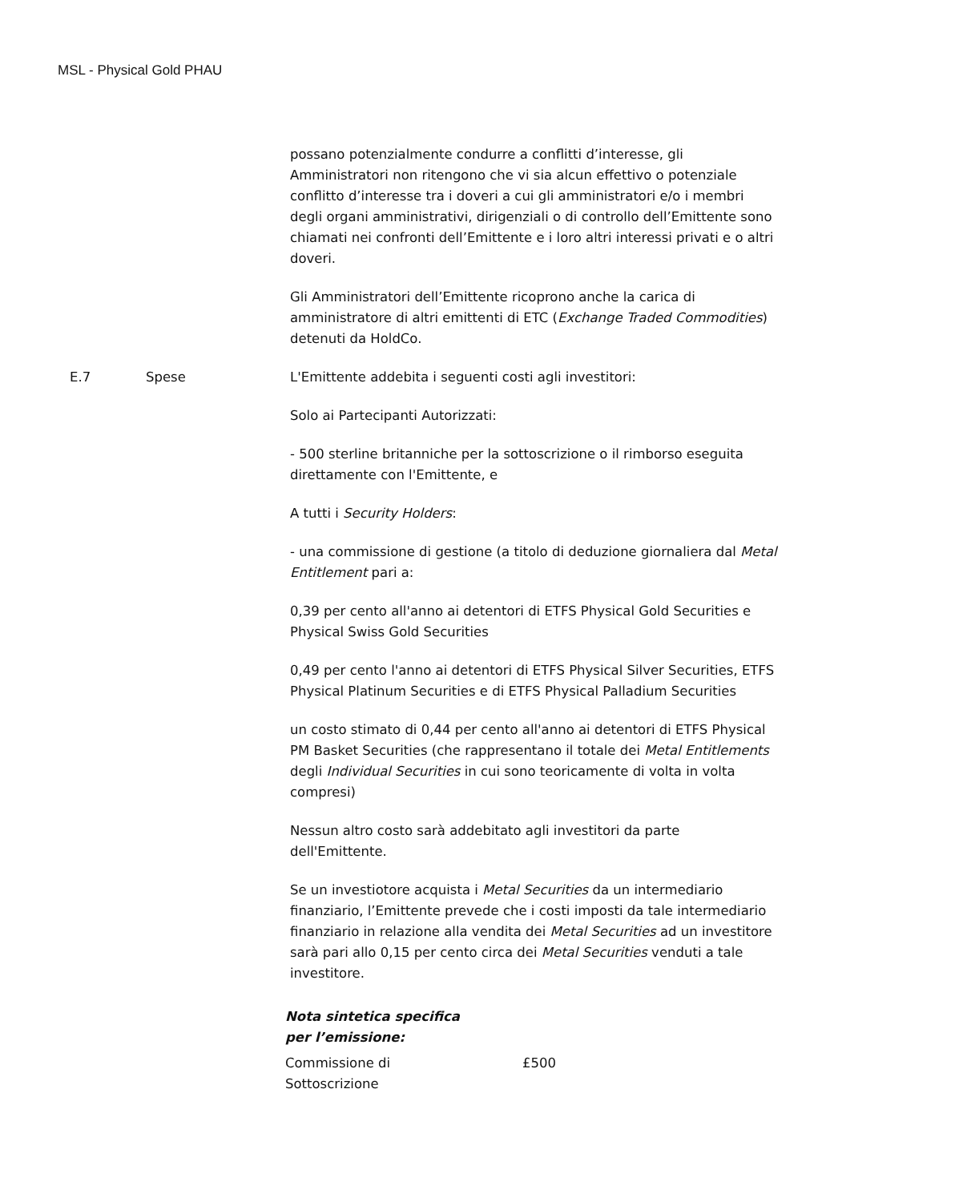MSL - Physical Gold PHAU
| | | possano potenzialmente condurre a conflitti d’interesse, gli Amministratori non ritengono che vi sia alcun effettivo o potenziale conflitto d’interesse tra i doveri a cui gli amministratori e/o i membri degli organi amministrativi, dirigenziali o di controllo dell’Emittente sono chiamati nei confronti dell’Emittente e i loro altri interessi privati e o altri doveri. Gli Amministratori dell’Emittente ricoprono anche la carica di amministratore di altri emittenti di ETC ( Exchange Traded Commodities ) detenuti da HoldCo. |
| E.7 | Spese | L'Emittente addebita i seguenti costi agli investitori: Solo ai Partecipanti Autorizzati: - 500 sterline britanniche per la sottoscrizione o il rimborso eseguita direttamente con l'Emittente, e A tutti i Security Holders : - una commissione di gestione (a titolo di deduzione giornaliera dal Metal Entitlement pari a: 0,39 per cento all'anno ai detentori di ETFS Physical Gold Securities e Physical Swiss Gold Securities 0,49 per cento l'anno ai detentori di ETFS Physical Silver Securities, ETFS Physical Platinum Securities e di ETFS Physical Palladium Securities un costo stimato di 0,44 per cento all'anno ai detentori di ETFS Physical PM Basket Securities (che rappresentano il totale dei Metal Entitlements degli Individual Securities in cui sono teoricamente di volta in volta compresi) Nessun altro costo sarà addebitato agli investitori da parte dell'Emittente. Se un investiotore acquista i Metal Securities da un intermediario finanziario, l’Emittente prevede che i costi imposti da tale intermediario finanziario in relazione alla vendita dei Metal Securities ad un investitore sarà pari allo 0,15 per cento circa dei Metal Securities venduti a tale investitore. Nota sintetica specifica per l’emissione: / Commissione di Sottoscrizione / £500 / |